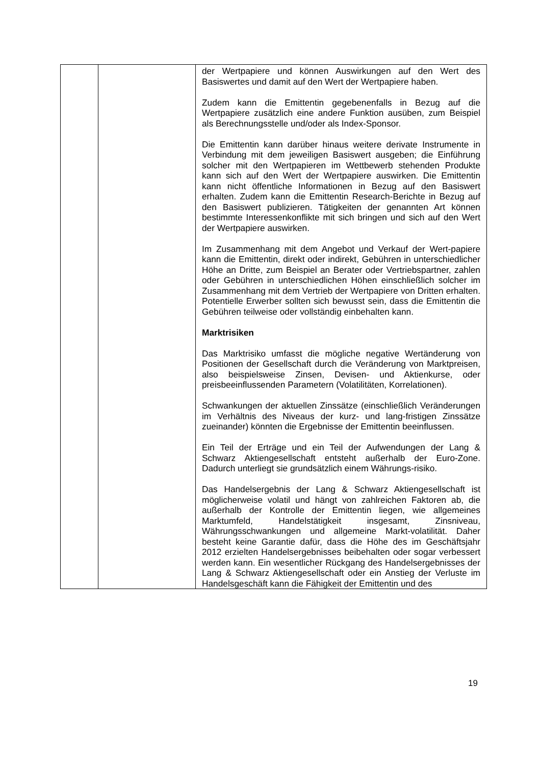| | | der Wertpapiere und können Auswirkungen auf den Wert des Basiswertes und damit auf den Wert der Wertpapiere haben. Zudem kann die Emittentin gegebenenfalls in Bezug auf die Wertpapiere zusätzlich eine andere Funktion ausüben, zum Beispiel als Berechnungsstelle und/oder als Index-Sponsor. Die Emittentin kann darüber hinaus weitere derivate Instrumente in Verbindung mit dem jeweiligen Basiswert ausgeben; die Einführung solcher mit den Wertpapieren im Wettbewerb stehenden Produkte kann sich auf den Wert der Wertpapiere auswirken. Die Emittentin kann nicht öffentliche Informationen in Bezug auf den Basiswert erhalten. Zudem kann die Emittentin Research-Berichte in Bezug auf den Basiswert publizieren. Tätigkeiten der genannten Art können bestimmte Interessenkonflikte mit sich bringen und sich auf den Wert der Wertpapiere auswirken. Im Zusammenhang mit dem Angebot und Verkauf der Wert-papiere kann die Emittentin, direkt oder indirekt, Gebühren in unterschiedlicher Höhe an Dritte, zum Beispiel an Berater oder Vertriebspartner, zahlen oder Gebühren in unterschiedlichen Höhen einschließlich solcher im Zusammenhang mit dem Vertrieb der Wertpapiere von Dritten erhalten. Potentielle Erwerber sollten sich bewusst sein, dass die Emittentin die Gebühren teilweise oder vollständig einbehalten kann. Marktrisiken Das Marktrisiko umfasst die mögliche negative Wertänderung von Positionen der Gesellschaft durch die Veränderung von Marktpreisen, also beispielsweise Zinsen, Devisen- und Aktienkurse, oder preisbeeinflussenden Parametern (Volatilitäten, Korrelationen). Schwankungen der aktuellen Zinssätze (einschließlich Veränderungen im Verhältnis des Niveaus der kurz- und lang-fristigen Zinssätze zueinander) könnten die Ergebnisse der Emittentin beeinflussen. Ein Teil der Erträge und ein Teil der Aufwendungen der Lang & Schwarz Aktiengesellschaft entsteht außerhalb der Euro-Zone. Dadurch unterliegt sie grundsätzlich einem Währungs-risiko. Das Handelsergebnis der Lang & Schwarz Aktiengesellschaft ist möglicherweise volatil und hängt von zahlreichen Faktoren ab, die außerhalb der Kontrolle der Emittentin liegen, wie allgemeines Marktumfeld, Handelstätigkeit insgesamt, Zinsniveau, Währungsschwankungen und allgemeine Markt-volatilität. Daher besteht keine Garantie dafür, dass die Höhe des im Geschäftsjahr 2012 erzielten Handelsergebnisses beibehalten oder sogar verbessert werden kann. Ein wesentlicher Rückgang des Handelsergebnisses der Lang & Schwarz Aktiengesellschaft oder ein Anstieg der Verluste im Handelsgeschäft kann die Fähigkeit der Emittentin und des |
19